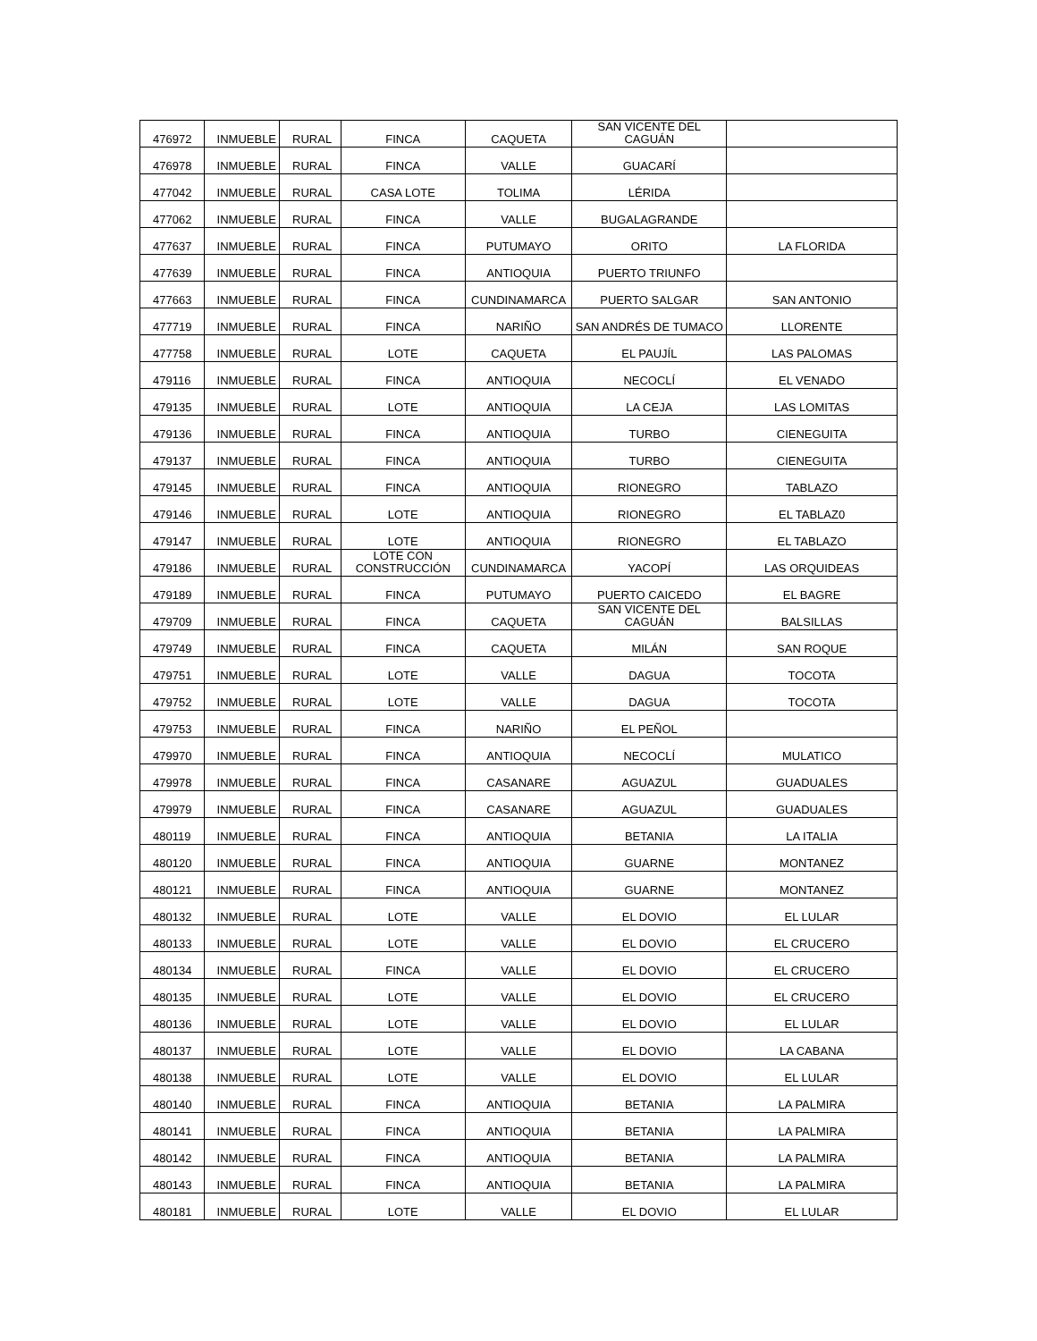| 476972 | INMUEBLE | RURAL | FINCA | CAQUETA | SAN VICENTE DEL CAGUÁN | |
| 476978 | INMUEBLE | RURAL | FINCA | VALLE | GUACARÍ | |
| 477042 | INMUEBLE | RURAL | CASA LOTE | TOLIMA | LÉRIDA | |
| 477062 | INMUEBLE | RURAL | FINCA | VALLE | BUGALAGRANDE | |
| 477637 | INMUEBLE | RURAL | FINCA | PUTUMAYO | ORITO | LA FLORIDA |
| 477639 | INMUEBLE | RURAL | FINCA | ANTIOQUIA | PUERTO TRIUNFO | |
| 477663 | INMUEBLE | RURAL | FINCA | CUNDINAMARCA | PUERTO SALGAR | SAN ANTONIO |
| 477719 | INMUEBLE | RURAL | FINCA | NARIÑO | SAN ANDRÉS DE TUMACO | LLORENTE |
| 477758 | INMUEBLE | RURAL | LOTE | CAQUETA | EL PAUJÍL | LAS PALOMAS |
| 479116 | INMUEBLE | RURAL | FINCA | ANTIOQUIA | NECOCLÍ | EL VENADO |
| 479135 | INMUEBLE | RURAL | LOTE | ANTIOQUIA | LA CEJA | LAS LOMITAS |
| 479136 | INMUEBLE | RURAL | FINCA | ANTIOQUIA | TURBO | CIENEGUITA |
| 479137 | INMUEBLE | RURAL | FINCA | ANTIOQUIA | TURBO | CIENEGUITA |
| 479145 | INMUEBLE | RURAL | FINCA | ANTIOQUIA | RIONEGRO | TABLAZO |
| 479146 | INMUEBLE | RURAL | LOTE | ANTIOQUIA | RIONEGRO | EL TABLAZ0 |
| 479147 | INMUEBLE | RURAL | LOTE | ANTIOQUIA | RIONEGRO | EL TABLAZO |
| 479186 | INMUEBLE | RURAL | LOTE CON CONSTRUCCIÓN | CUNDINAMARCA | YACOPÍ | LAS ORQUIDEAS |
| 479189 | INMUEBLE | RURAL | FINCA | PUTUMAYO | PUERTO CAICEDO | EL BAGRE |
| 479709 | INMUEBLE | RURAL | FINCA | CAQUETA | SAN VICENTE DEL CAGUÁN | BALSILLAS |
| 479749 | INMUEBLE | RURAL | FINCA | CAQUETA | MILÁN | SAN ROQUE |
| 479751 | INMUEBLE | RURAL | LOTE | VALLE | DAGUA | TOCOTA |
| 479752 | INMUEBLE | RURAL | LOTE | VALLE | DAGUA | TOCOTA |
| 479753 | INMUEBLE | RURAL | FINCA | NARIÑO | EL PEÑOL | |
| 479970 | INMUEBLE | RURAL | FINCA | ANTIOQUIA | NECOCLÍ | MULATICO |
| 479978 | INMUEBLE | RURAL | FINCA | CASANARE | AGUAZUL | GUADUALES |
| 479979 | INMUEBLE | RURAL | FINCA | CASANARE | AGUAZUL | GUADUALES |
| 480119 | INMUEBLE | RURAL | FINCA | ANTIOQUIA | BETANIA | LA ITALIA |
| 480120 | INMUEBLE | RURAL | FINCA | ANTIOQUIA | GUARNE | MONTANEZ |
| 480121 | INMUEBLE | RURAL | FINCA | ANTIOQUIA | GUARNE | MONTANEZ |
| 480132 | INMUEBLE | RURAL | LOTE | VALLE | EL DOVIO | EL LULAR |
| 480133 | INMUEBLE | RURAL | LOTE | VALLE | EL DOVIO | EL CRUCERO |
| 480134 | INMUEBLE | RURAL | FINCA | VALLE | EL DOVIO | EL CRUCERO |
| 480135 | INMUEBLE | RURAL | LOTE | VALLE | EL DOVIO | EL CRUCERO |
| 480136 | INMUEBLE | RURAL | LOTE | VALLE | EL DOVIO | EL LULAR |
| 480137 | INMUEBLE | RURAL | LOTE | VALLE | EL DOVIO | LA CABANA |
| 480138 | INMUEBLE | RURAL | LOTE | VALLE | EL DOVIO | EL LULAR |
| 480140 | INMUEBLE | RURAL | FINCA | ANTIOQUIA | BETANIA | LA PALMIRA |
| 480141 | INMUEBLE | RURAL | FINCA | ANTIOQUIA | BETANIA | LA PALMIRA |
| 480142 | INMUEBLE | RURAL | FINCA | ANTIOQUIA | BETANIA | LA PALMIRA |
| 480143 | INMUEBLE | RURAL | FINCA | ANTIOQUIA | BETANIA | LA PALMIRA |
| 480181 | INMUEBLE | RURAL | LOTE | VALLE | EL DOVIO | EL LULAR |